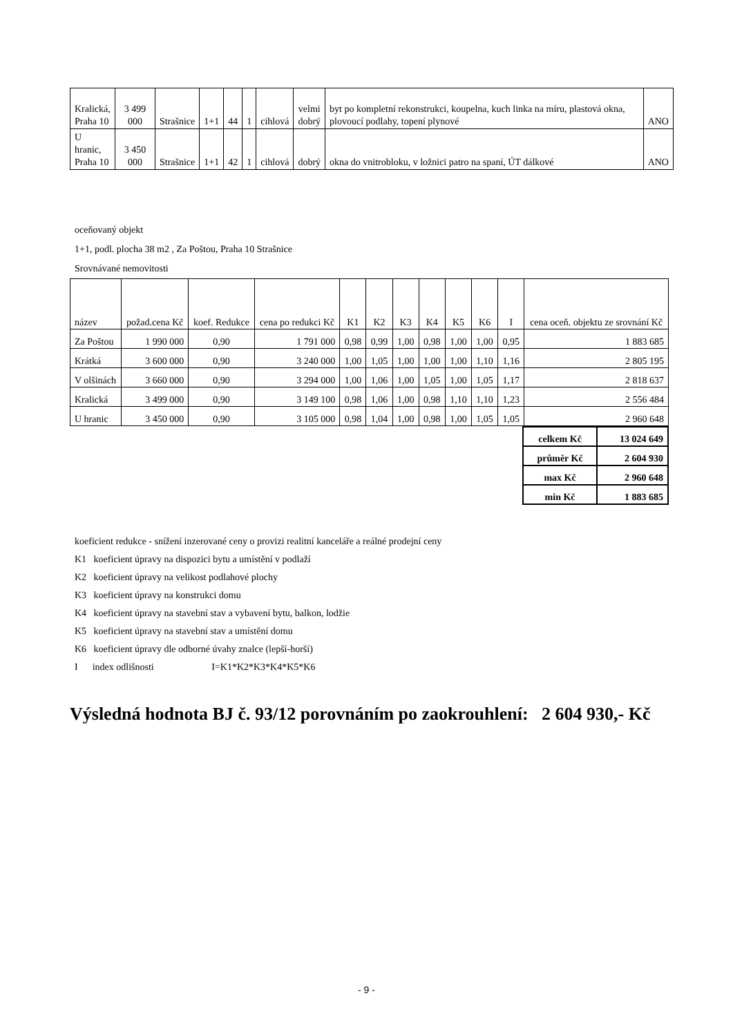| Kralická, Praha 10 | 3 499 000 | Strašnice | 1+1 | 44 | 1 | cihlová | velmi dobrý | byt po kompletní rekonstrukci, koupelna, kuch linka na míru, plastová okna, plovoucí podlahy, topení plynové | ANO |
| U hranic, Praha 10 | 3 450 000 | Strašnice | 1+1 | 42 | 1 | cihlová | dobrý | okna do vnitrobloku, v ložnici patro na spaní, ÚT dálkové | ANO |
oceňovaný objekt
1+1, podl. plocha 38 m2 , Za Poštou, Praha 10 Strašnice
Srovnávané nemovitosti
| název | požad.cena Kč | koef. Redukce | cena po redukci Kč | K1 | K2 | K3 | K4 | K5 | K6 | I | cena oceň. objektu ze srovnání Kč |
| --- | --- | --- | --- | --- | --- | --- | --- | --- | --- | --- | --- |
| Za Poštou | 1 990 000 | 0,90 | 1 791 000 | 0,98 | 0,99 | 1,00 | 0,98 | 1,00 | 1,00 | 0,95 | 1 883 685 |
| Krátká | 3 600 000 | 0,90 | 3 240 000 | 1,00 | 1,05 | 1,00 | 1,00 | 1,00 | 1,10 | 1,16 | 2 805 195 |
| V olšinách | 3 660 000 | 0,90 | 3 294 000 | 1,00 | 1,06 | 1,00 | 1,05 | 1,00 | 1,05 | 1,17 | 2 818 637 |
| Kralická | 3 499 000 | 0,90 | 3 149 100 | 0,98 | 1,06 | 1,00 | 0,98 | 1,10 | 1,10 | 1,23 | 2 556 484 |
| U hranic | 3 450 000 | 0,90 | 3 105 000 | 0,98 | 1,04 | 1,00 | 0,98 | 1,00 | 1,05 | 1,05 | 2 960 648 |
| celkem Kč | 13 024 649 |
| průměr Kč | 2 604 930 |
| max Kč | 2 960 648 |
| min Kč | 1 883 685 |
koeficient redukce - snížení inzerované ceny o provizi realitní kanceláře a reálné prodejní ceny
K1 koeficient úpravy na dispozici bytu a umístění v podlaží
K2 koeficient úpravy na velikost podlahové plochy
K3 koeficient úpravy na konstrukci domu
K4 koeficient úpravy na stavební stav a vybavení bytu, balkon, lodžie
K5 koeficient úpravy na stavební stav a umístění domu
K6 koeficient úpravy dle odborné úvahy znalce (lepší-horší)
I index odlišnosti I=K1*K2*K3*K4*K5*K6
Výsledná hodnota BJ č. 93/12 porovnáním po zaokrouhlení: 2 604 930,- Kč
- 9 -